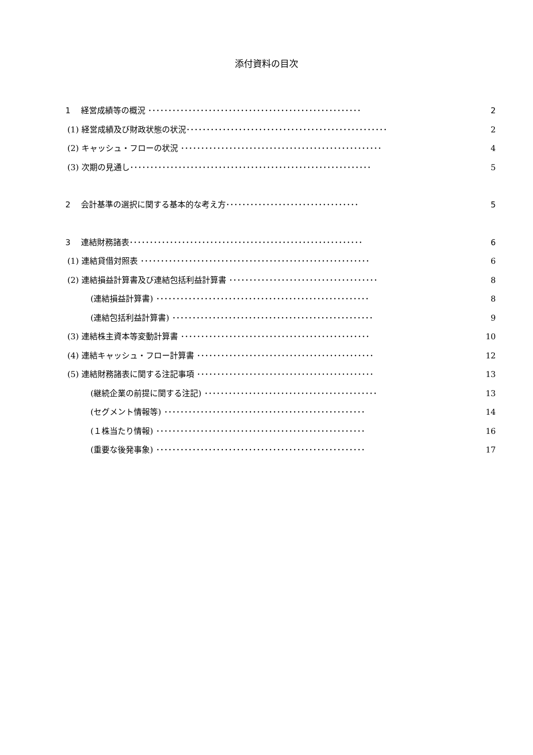添付資料の目次
1　 経営成績等の概況 ･････････････････････････････････････････････････････ 2
(1) 経営成績及び財政状態の状況･･････････････････････････････････････････････････ 2
(2) キャッシュ・フローの状況 ･･････････････････････････････････････････････････ 4
(3) 次期の見通し････････････････････････････････････････････････････････････ 5
2　 会計基準の選択に関する基本的な考え方･････････････････････････････････ 5
3　 連結財務諸表･･････････････････････････････････････････････････････････ 6
(1) 連結貸借対照表 ･････････････････････････････････････････････････････････ 6
(2) 連結損益計算書及び連結包括利益計算書 ･････････････････････････････････････ 8
(連結損益計算書) ･････････････････････････････････････････････････････ 8
(連結包括利益計算書) ･･････････････････････････････････････････････････ 9
(3) 連結株主資本等変動計算書 ･･･････････････････････････････････････････････ 10
(4) 連結キャッシュ・フロー計算書 ････････････････････････････････････････････ 12
(5) 連結財務諸表に関する注記事項 ････････････････････････････････････････････ 13
(継続企業の前提に関する注記) ･･･････････････････････････････････････････ 13
(セグメント情報等) ･･････････････････････････････････････････････････ 14
(１株当たり情報) ････････････････････････････････････････････････････ 16
(重要な後発事象) ････････････････････････････････････････････････････ 17